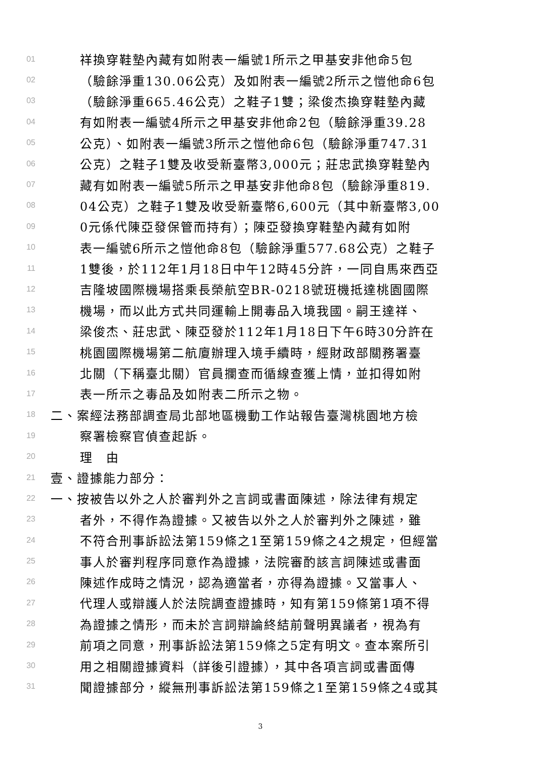01 祥換穿鞋墊內藏有如附表一編號1所示之甲基安非他命5包
02 （驗餘淨重130.06公克）及如附表一編號2所示之愷他命6包
03 （驗餘淨重665.46公克）之鞋子1雙；梁俊杰換穿鞋墊內藏
04 有如附表一編號4所示之甲基安非他命2包（驗餘淨重39.28
05 公克）、如附表一編號3所示之愷他命6包（驗餘淨重747.31
06 公克）之鞋子1雙及收受新臺幣3,000元；莊忠武換穿鞋墊內
07 藏有如附表一編號5所示之甲基安非他命8包（驗餘淨重819.
08 04公克）之鞋子1雙及收受新臺幣6,600元（其中新臺幣3,00
09 0元係代陳亞發保管而持有）；陳亞發換穿鞋墊內藏有如附
10 表一編號6所示之愷他命8包（驗餘淨重577.68公克）之鞋子
11 1雙後，於112年1月18日中午12時45分許，一同自馬來西亞
12 吉隆坡國際機場搭乘長榮航空BR-0218號班機抵達桃園國際
13 機場，而以此方式共同運輸上開毒品入境我國。嗣王達祥、
14 梁俊杰、莊忠武、陳亞發於112年1月18日下午6時30分許在
15 桃園國際機場第二航廈辦理入境手續時，經財政部關務署臺
16 北關（下稱臺北關）官員攔查而循線查獲上情，並扣得如附
17 表一所示之毒品及如附表二所示之物。
18 二、案經法務部調查局北部地區機動工作站報告臺灣桃園地方檢
19 察署檢察官偵查起訴。
20 理　由
21 壹、證據能力部分：
22 一、按被告以外之人於審判外之言詞或書面陳述，除法律有規定
23 者外，不得作為證據。又被告以外之人於審判外之陳述，雖
24 不符合刑事訴訟法第159條之1至第159條之4之規定，但經當
25 事人於審判程序同意作為證據，法院審酌該言詞陳述或書面
26 陳述作成時之情況，認為適當者，亦得為證據。又當事人、
27 代理人或辯護人於法院調查證據時，知有第159條第1項不得
28 為證據之情形，而未於言詞辯論終結前聲明異議者，視為有
29 前項之同意，刑事訴訟法第159條之5定有明文。查本案所引
30 用之相關證據資料（詳後引證據），其中各項言詞或書面傳
31 聞證據部分，縱無刑事訴訟法第159條之1至第159條之4或其
3